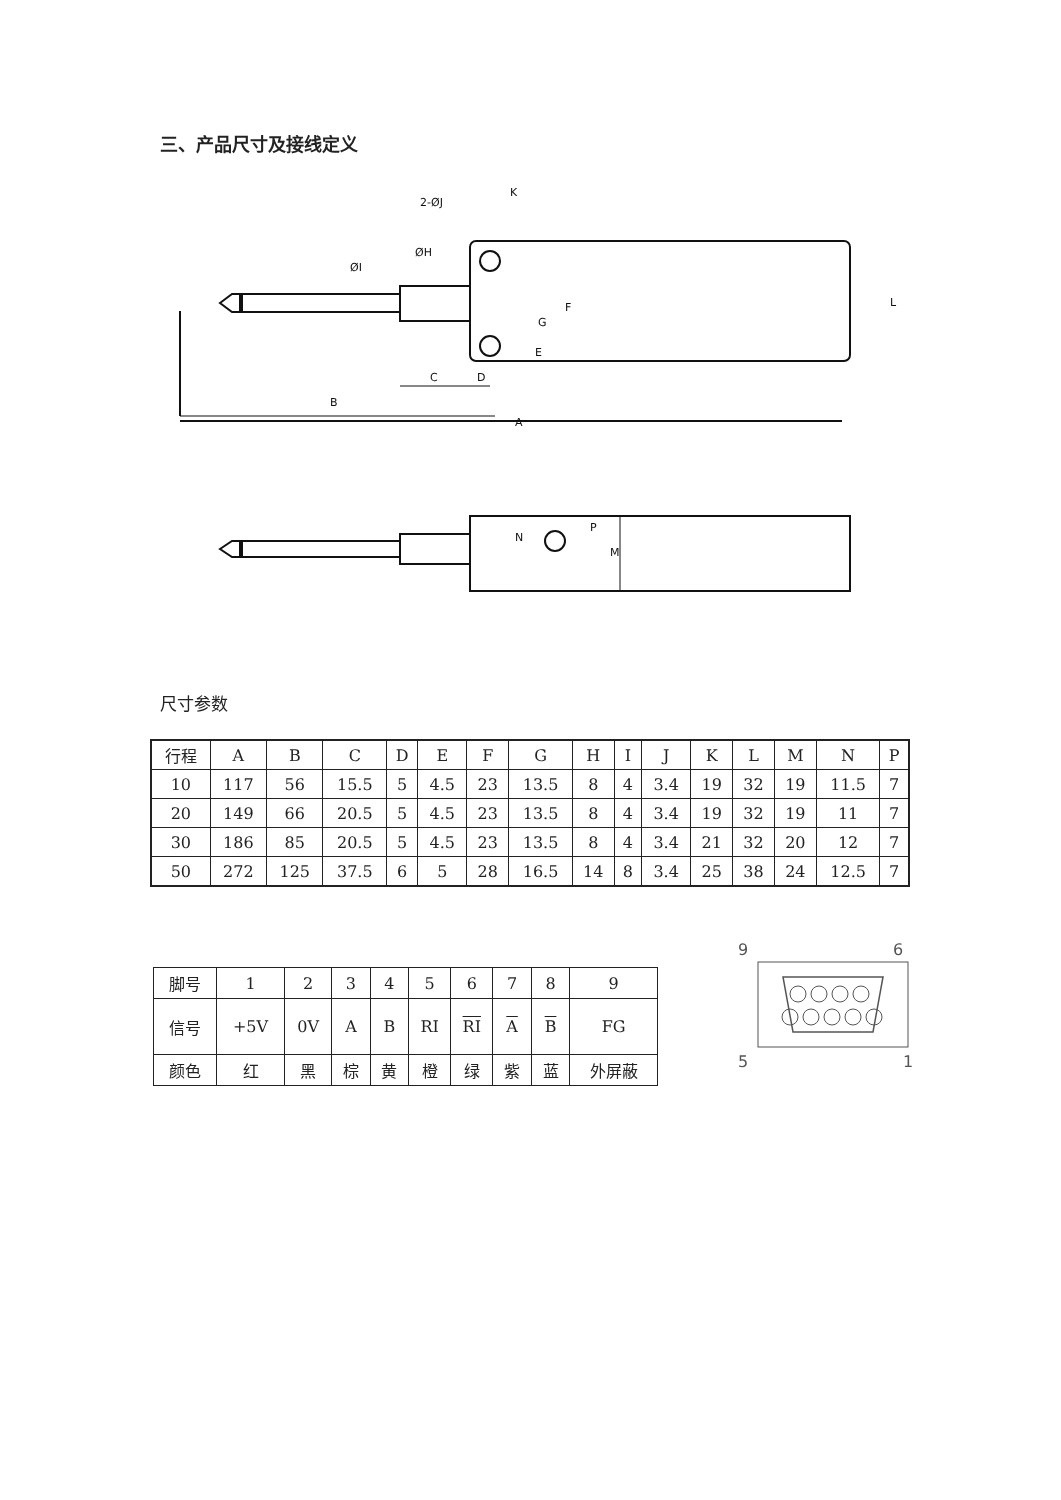三、产品尺寸及接线定义
A
B
C
D
K
L
F
G
E
2-ØJ
ØI
ØH
N
P
M
尺寸参数
| 行程 | A | B | C | D | E | F | G | H | I | J | K | L | M | N | P |
| 10 | 117 | 56 | 15.5 | 5 | 4.5 | 23 | 13.5 | 8 | 4 | 3.4 | 19 | 32 | 19 | 11.5 | 7 |
| 20 | 149 | 66 | 20.5 | 5 | 4.5 | 23 | 13.5 | 8 | 4 | 3.4 | 19 | 32 | 19 | 11 | 7 |
| 30 | 186 | 85 | 20.5 | 5 | 4.5 | 23 | 13.5 | 8 | 4 | 3.4 | 21 | 32 | 20 | 12 | 7 |
| 50 | 272 | 125 | 37.5 | 6 | 5 | 28 | 16.5 | 14 | 8 | 3.4 | 25 | 38 | 24 | 12.5 | 7 |
| 脚号 | 1 | 2 | 3 | 4 | 5 | 6 | 7 | 8 | 9 |
| 信号 | +5V | 0V | A | B | RI | RI | A | B | FG |
| 颜色 | 红 | 黑 | 棕 | 黄 | 橙 | 绿 | 紫 | 蓝 | 外屏蔽 |
9
6
5
1